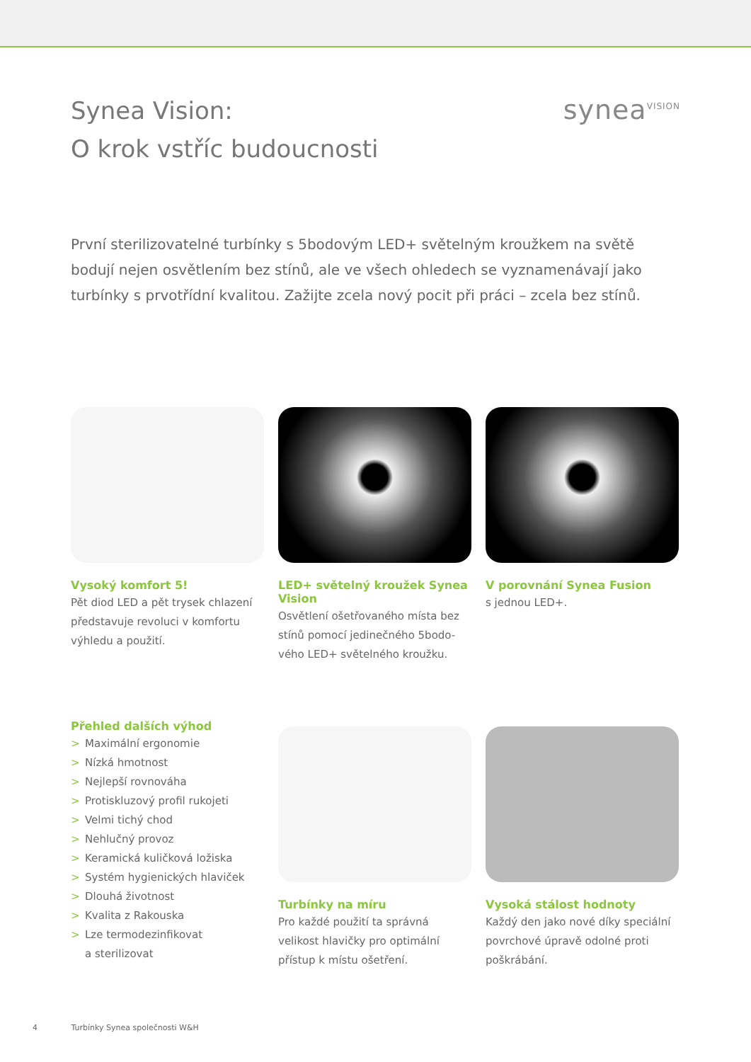Synea Vision:
O krok vstříc budoucnosti
synea<sup>VISION</sup>
První sterilizovatelné turbínky s 5bodovým LED+ světelným kroužkem na světě bodují nejen osvětlením bez stínů, ale ve všech ohledech se vyznamenávají jako turbínky s prvotřídní kvalitou. Zažijte zcela nový pocit při práci – zcela bez stínů.
Vysoký komfort 5!
Pět diod LED a pět trysek chlazení představuje revoluci v komfortu výhledu a použití.
LED+ světelný kroužek Synea Vision
Osvětlení ošetřovaného místa bez stínů pomocí jedinečného 5bodo-vého LED+ světelného kroužku.
V porovnání Synea Fusion
s jednou LED+.
Přehled dalších výhod
> Maximální ergonomie
> Nízká hmotnost
> Nejlepší rovnováha
> Protiskluzový profil rukojeti
> Velmi tichý chod
> Nehlučný provoz
> Keramická kuličková ložiska
> Systém hygienických hlaviček
> Dlouhá životnost
> Kvalita z Rakouska
> Lze termodezinfikovat
a sterilizovat
Turbínky na míru
Pro každé použití ta správná velikost hlavičky pro optimální přístup k místu ošetření.
Vysoká stálost hodnoty
Každý den jako nové díky speciální povrchové úpravě odolné proti poškrábání.
4 Turbínky Synea společnosti W&H